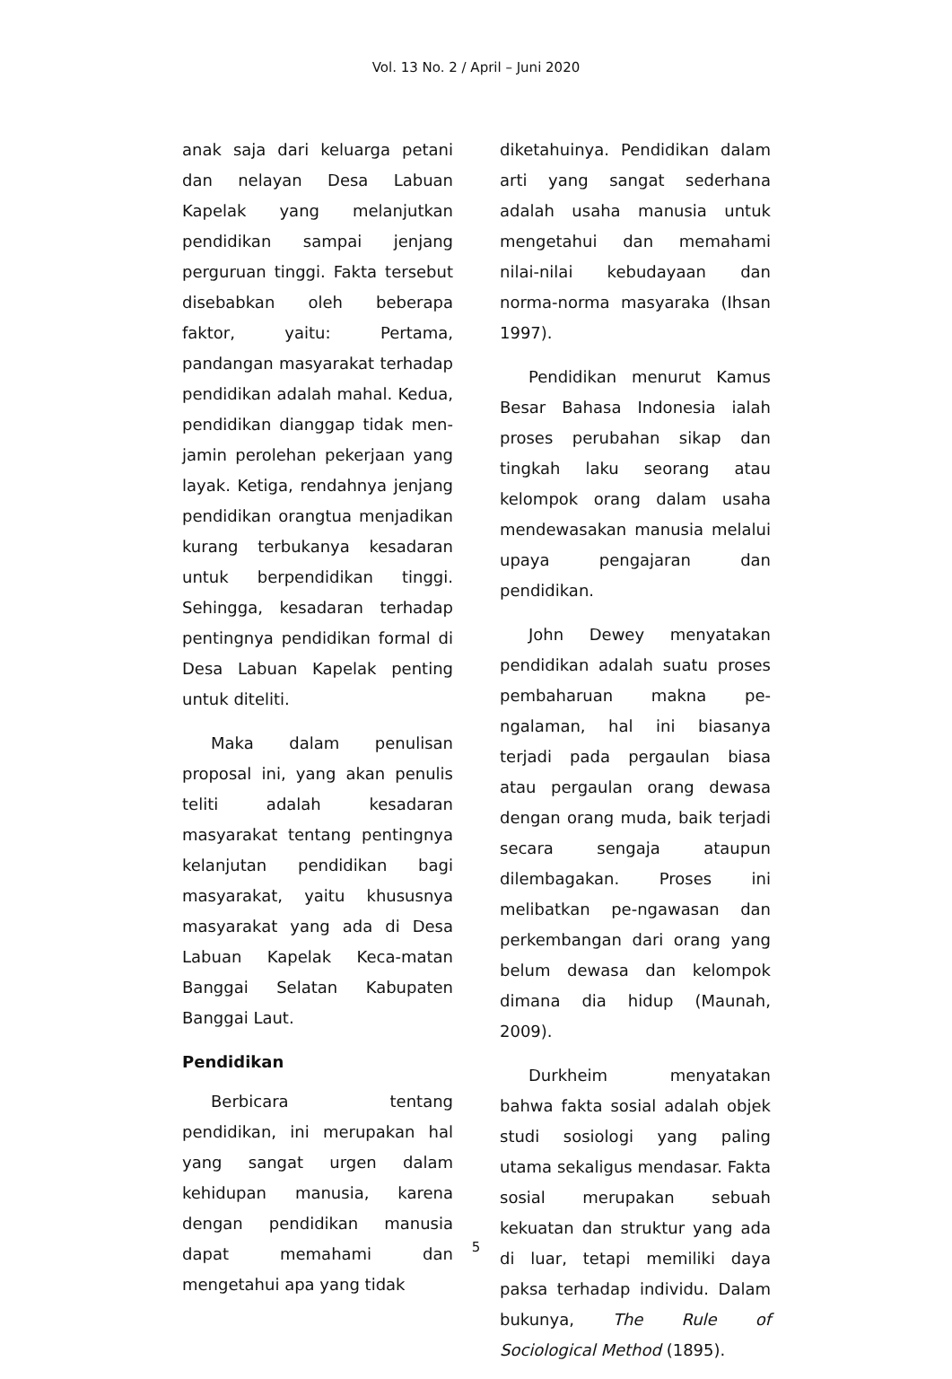Vol. 13 No. 2 / April – Juni 2020
anak saja dari keluarga petani dan nelayan Desa Labuan Kapelak yang melanjutkan pendidikan sampai jenjang perguruan tinggi. Fakta tersebut disebabkan oleh beberapa faktor, yaitu: Pertama, pandangan masyarakat terhadap pendidikan adalah mahal. Kedua, pendidikan dianggap tidak men-jamin perolehan pekerjaan yang layak. Ketiga, rendahnya jenjang pendidikan orangtua menjadikan kurang terbukanya kesadaran untuk berpendidikan tinggi. Sehingga, kesadaran terhadap pentingnya pendidikan formal di Desa Labuan Kapelak penting untuk diteliti.
Maka dalam penulisan proposal ini, yang akan penulis teliti adalah kesadaran masyarakat tentang pentingnya kelanjutan pendidikan bagi masyarakat, yaitu khususnya masyarakat yang ada di Desa Labuan Kapelak Keca-matan Banggai Selatan Kabupaten Banggai Laut.
Pendidikan
Berbicara tentang pendidikan, ini merupakan hal yang sangat urgen dalam kehidupan manusia, karena dengan pendidikan manusia dapat memahami dan mengetahui apa yang tidak
diketahuinya. Pendidikan dalam arti yang sangat sederhana adalah usaha manusia untuk mengetahui dan memahami nilai-nilai kebudayaan dan norma-norma masyaraka (Ihsan 1997).
Pendidikan menurut Kamus Besar Bahasa Indonesia ialah proses perubahan sikap dan tingkah laku seorang atau kelompok orang dalam usaha mendewasakan manusia melalui upaya pengajaran dan pendidikan.
John Dewey menyatakan pendidikan adalah suatu proses pembaharuan makna pe-ngalaman, hal ini biasanya terjadi pada pergaulan biasa atau pergaulan orang dewasa dengan orang muda, baik terjadi secara sengaja ataupun dilembagakan. Proses ini melibatkan pe-ngawasan dan perkembangan dari orang yang belum dewasa dan kelompok dimana dia hidup (Maunah, 2009).
Durkheim menyatakan bahwa fakta sosial adalah objek studi sosiologi yang paling utama sekaligus mendasar. Fakta sosial merupakan sebuah kekuatan dan struktur yang ada di luar, tetapi memiliki daya paksa terhadap individu. Dalam bukunya, The Rule of Sociological Method (1895).
5